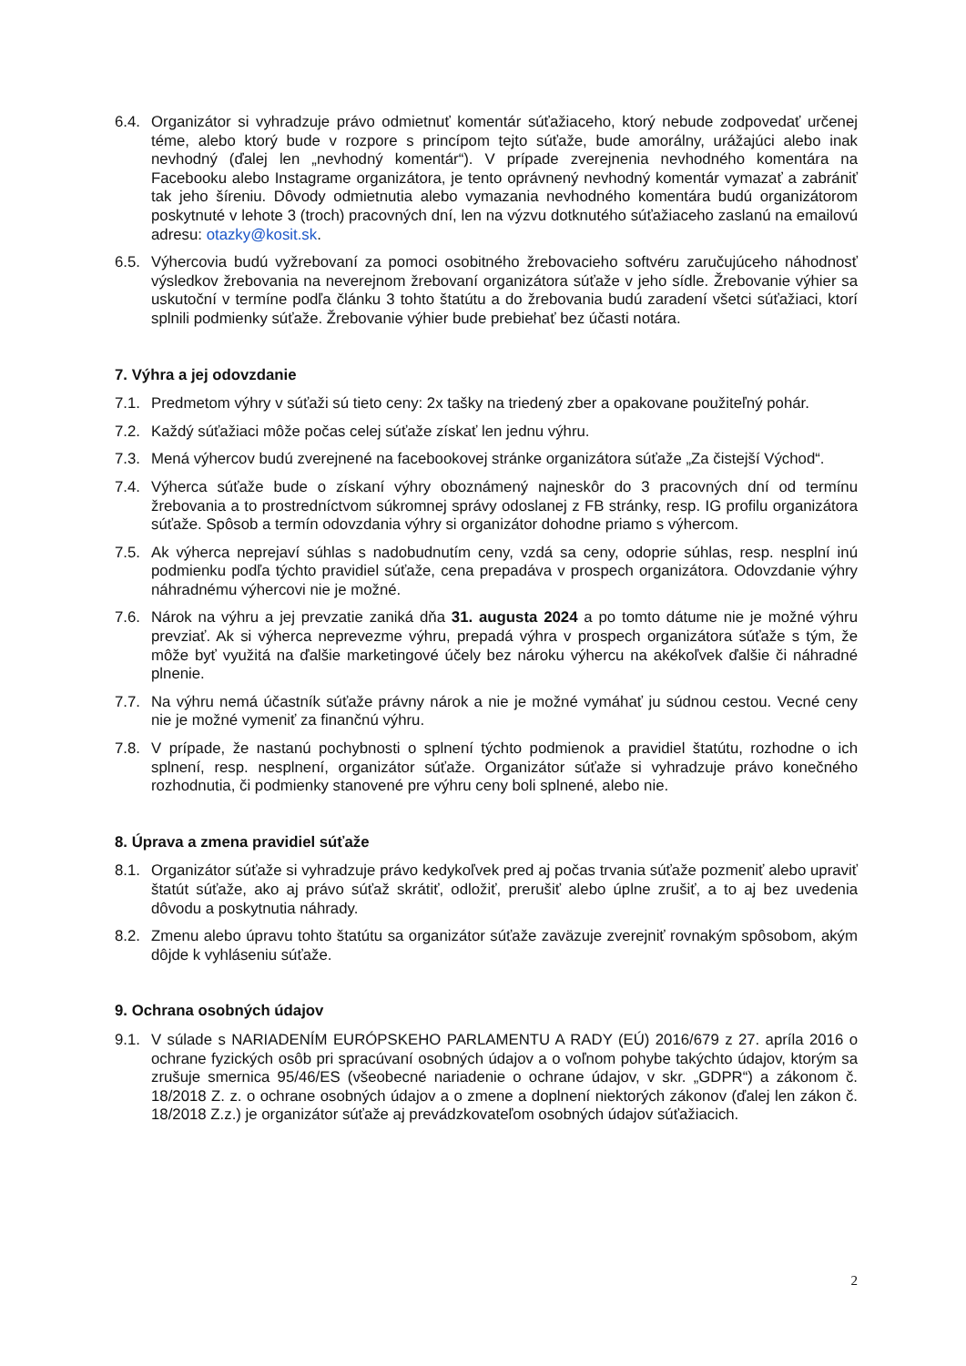6.4. Organizátor si vyhradzuje právo odmietnuť komentár súťažiaceho, ktorý nebude zodpovedať určenej téme, alebo ktorý bude v rozpore s princípom tejto súťaže, bude amorálny, urážajúci alebo inak nevhodný (ďalej len „nevhodný komentár“). V prípade zverejnenia nevhodného komentára na Facebooku alebo Instagrame organizátora, je tento oprávnený nevhodný komentár vymazať a zabrániť tak jeho šíreniu. Dôvody odmietnutia alebo vymazania nevhodného komentára budú organizátorom poskytnuté v lehote 3 (troch) pracovných dní, len na výzvu dotknutého súťažiaceho zaslanú na emailovú adresu: otazky@kosit.sk.
6.5. Výhercovia budú vyžrebovaní za pomoci osobitného žrebovacieho softvéru zaručujúceho náhodnosť výsledkov žrebovania na neverejnom žrebovaní organizátora súťaže v jeho sídle. Žrebovanie výhier sa uskutoční v termíne podľa článku 3 tohto štatútu a do žrebovania budú zaradení všetci súťažiaci, ktorí splnili podmienky súťaže. Žrebovanie výhier bude prebiehať bez účasti notára.
7. Výhra a jej odovzdanie
7.1. Predmetom výhry v súťaži sú tieto ceny: 2x tašky na triedený zber a opakovane použiteľný pohár.
7.2. Každý súťažiaci môže počas celej súťaže získať len jednu výhru.
7.3. Mená výhercov budú zverejnené na facebookovej stránke organizátora súťaže „Za čistejší Východ“.
7.4. Výherca súťaže bude o získaní výhry oboznámený najneskôr do 3 pracovných dní od termínu žrebovania a to prostredníctvom súkromnej správy odoslanej z FB stránky, resp. IG profilu organizátora súťaže. Spôsob a termín odovzdania výhry si organizátor dohodne priamo s výhercom.
7.5. Ak výherca neprejaví súhlas s nadobudnutím ceny, vzdá sa ceny, odoprie súhlas, resp. nesplní inú podmienku podľa týchto pravidiel súťaže, cena prepadáva v prospech organizátora. Odovzdanie výhry náhradnému výhercovi nie je možné.
7.6. Nárok na výhru a jej prevzatie zaniká dňa 31. augusta 2024 a po tomto dátume nie je možné výhru prevziať. Ak si výherca neprevezme výhru, prepadá výhra v prospech organizátora súťaže s tým, že môže byť využitá na ďalšie marketingové účely bez nároku výhercu na akékoľvek ďalšie či náhradné plnenie.
7.7. Na výhru nemá účastník súťaže právny nárok a nie je možné vymáhať ju súdnou cestou. Vecné ceny nie je možné vymeniť za finančnú výhru.
7.8. V prípade, že nastanú pochybnosti o splnení týchto podmienok a pravidiel štatútu, rozhodne o ich splnení, resp. nesplnení, organizátor súťaže. Organizátor súťaže si vyhradzuje právo konečného rozhodnutia, či podmienky stanovené pre výhru ceny boli splnené, alebo nie.
8. Úprava a zmena pravidiel súťaže
8.1. Organizátor súťaže si vyhradzuje právo kedykoľvek pred aj počas trvania súťaže pozmeniť alebo upraviť štatút súťaže, ako aj právo súťaž skrátiť, odložiť, prerušiť alebo úplne zrušiť, a to aj bez uvedenia dôvodu a poskytnutia náhrady.
8.2. Zmenu alebo úpravu tohto štatútu sa organizátor súťaže zaväzuje zverejniť rovnakým spôsobom, akým dôjde k vyhláseniu súťaže.
9. Ochrana osobných údajov
9.1. V súlade s NARIADENÍM EURÓPSKEHO PARLAMENTU A RADY (EÚ) 2016/679 z 27. apríla 2016 o ochrane fyzických osôb pri spracúvaní osobných údajov a o voľnom pohybe takýchto údajov, ktorým sa zrušuje smernica 95/46/ES (všeobecné nariadenie o ochrane údajov, v skr. „GDPR“) a zákonom č. 18/2018 Z. z. o ochrane osobných údajov a o zmene a doplnení niektorých zákonov (ďalej len zákon č. 18/2018 Z.z.) je organizátor súťaže aj prevádzkovateľom osobných údajov súťažiacich.
2